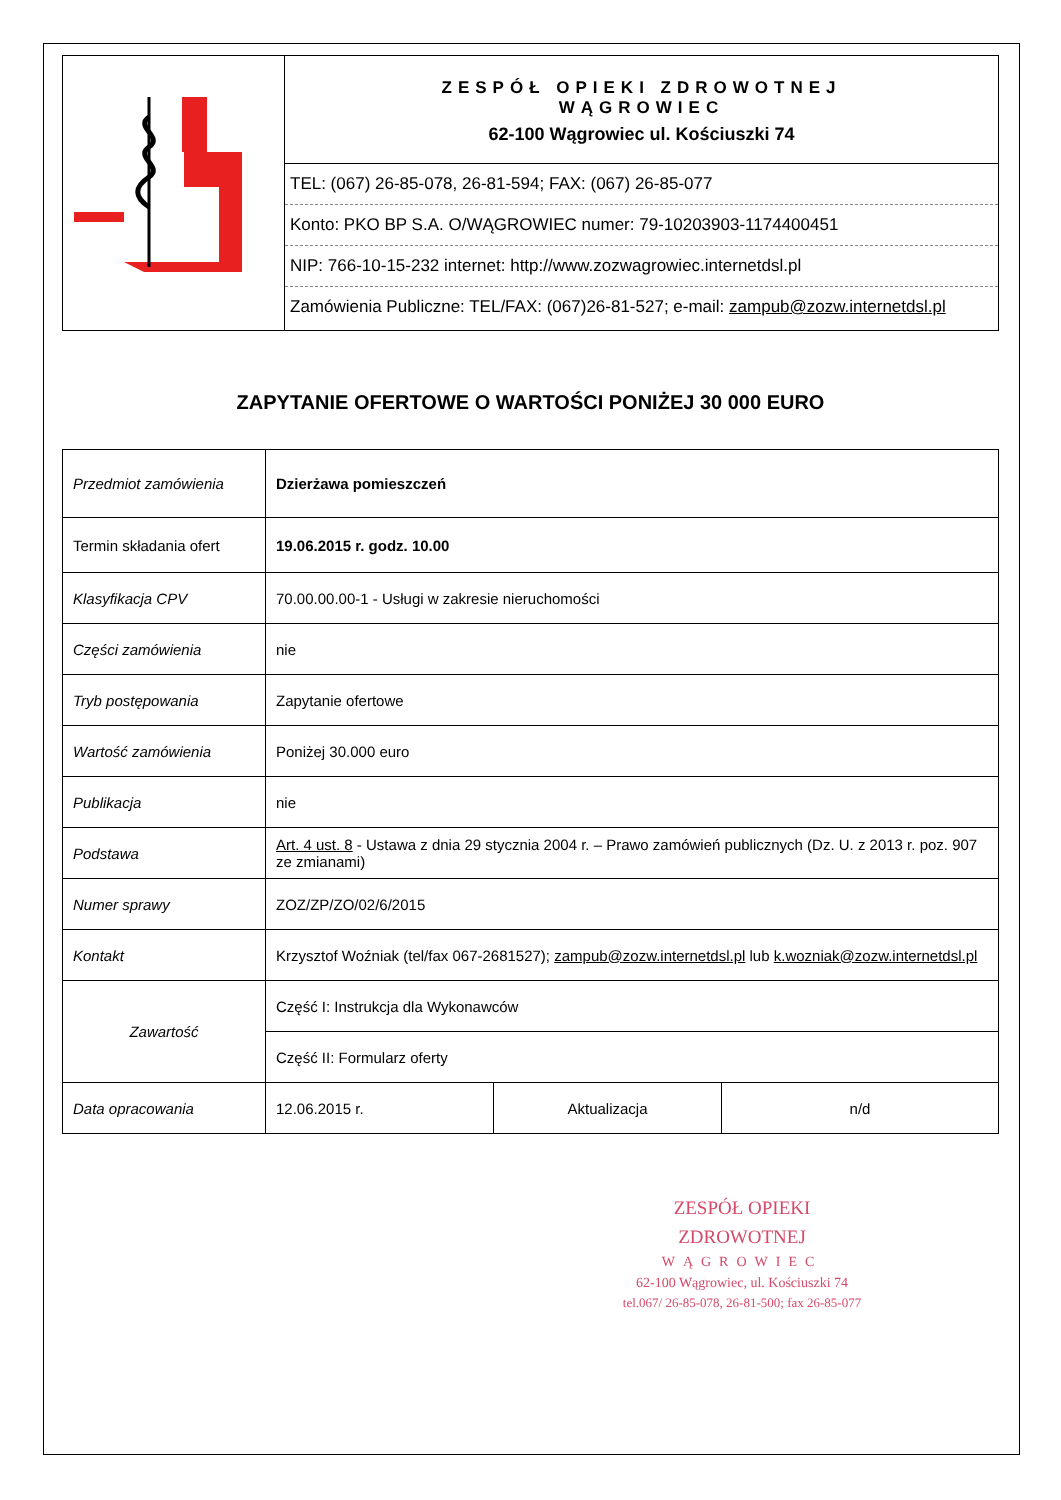| | ZESPÓŁ OPIEKI ZDROWOTNEJ WĄGROWIEC 62-100 Wągrowiec ul. Kościuszki 74 / TEL: (067) 26-85-078, 26-81-594; FAX: (067) 26-85-077 / / Konto: PKO BP S.A. O/WĄGROWIEC numer: 79-10203903-1174400451 / / NIP: 766-10-15-232 internet: http://www.zozwagrowiec.internetdsl.pl / / Zamówienia Publiczne: TEL/FAX: (067)26-81-527; e-mail: zampub@zozw.internetdsl.pl / |
ZAPYTANIE OFERTOWE O WARTOŚCI PONIŻEJ 30 000 EURO
| Przedmiot zamówienia | Dzierżawa pomieszczeń | | |
| Termin składania ofert | 19.06.2015 r. godz. 10.00 | | |
| Klasyfikacja CPV | 70.00.00.00-1 - Usługi w zakresie nieruchomości | | |
| Części zamówienia | nie | | |
| Tryb postępowania | Zapytanie ofertowe | | |
| Wartość zamówienia | Poniżej 30.000 euro | | |
| Publikacja | nie | | |
| Podstawa | Art. 4 ust. 8 - Ustawa z dnia 29 stycznia 2004 r. – Prawo zamówień publicznych (Dz. U. z 2013 r. poz. 907 ze zmianami) | | |
| Numer sprawy | ZOZ/ZP/ZO/02/6/2015 | | |
| Kontakt | Krzysztof Woźniak (tel/fax 067-2681527); zampub@zozw.internetdsl.pl lub k.wozniak@zozw.internetdsl.pl | | |
| Zawartość | Część I: Instrukcja dla Wykonawców | | |
| | Część II: Formularz oferty | | |
| Data opracowania | 12.06.2015 r. | Aktualizacja | n/d |
ZESPÓŁ OPIEKI ZDROWOTNEJ
WĄGROWIEC
62-100 Wągrowiec, ul. Kościuszki 74
tel.067/ 26-85-078, 26-81-500; fax 26-85-077